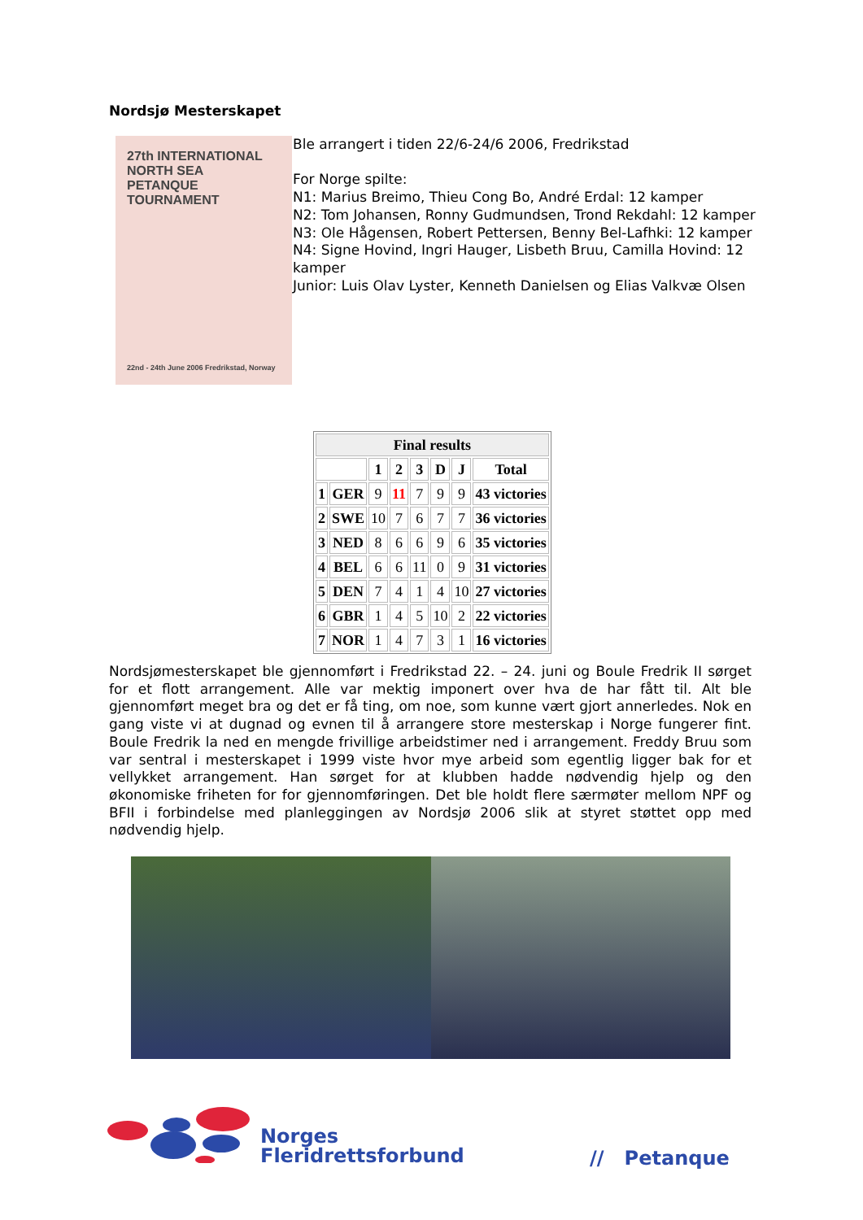Nordsjø Mesterskapet
27th INTERNATIONAL
NORTH SEA
PETANQUE
TOURNAMENT
22nd - 24th June 2006 Fredrikstad, Norway
Ble arrangert i tiden 22/6-24/6 2006, Fredrikstad
For Norge spilte:
N1: Marius Breimo, Thieu Cong Bo, André Erdal: 12 kamper
N2: Tom Johansen, Ronny Gudmundsen, Trond Rekdahl: 12 kamper
N3: Ole Hågensen, Robert Pettersen, Benny Bel-Lafhki: 12 kamper
N4: Signe Hovind, Ingri Hauger, Lisbeth Bruu, Camilla Hovind: 12 kamper
Junior: Luis Olav Lyster, Kenneth Danielsen og Elias Valkvæ Olsen
| Final results | | | | | | | |
| --- | --- | --- | --- | --- | --- | --- | --- |
| | | 1 | 2 | 3 | D | J | Total |
| 1 | GER | 9 | 11 | 7 | 9 | 9 | 43 victories |
| 2 | SWE | 10 | 7 | 6 | 7 | 7 | 36 victories |
| 3 | NED | 8 | 6 | 6 | 9 | 6 | 35 victories |
| 4 | BEL | 6 | 6 | 11 | 0 | 9 | 31 victories |
| 5 | DEN | 7 | 4 | 1 | 4 | 10 | 27 victories |
| 6 | GBR | 1 | 4 | 5 | 10 | 2 | 22 victories |
| 7 | NOR | 1 | 4 | 7 | 3 | 1 | 16 victories |
Nordsjømesterskapet ble gjennomført i Fredrikstad 22. – 24. juni og Boule Fredrik II sørget for et flott arrangement. Alle var mektig imponert over hva de har fått til. Alt ble gjennomført meget bra og det er få ting, om noe, som kunne vært gjort annerledes. Nok en gang viste vi at dugnad og evnen til å arrangere store mesterskap i Norge fungerer fint. Boule Fredrik la ned en mengde frivillige arbeidstimer ned i arrangement. Freddy Bruu som var sentral i mesterskapet i 1999 viste hvor mye arbeid som egentlig ligger bak for et vellykket arrangement. Han sørget for at klubben hadde nødvendig hjelp og den økonomiske friheten for for gjennomføringen. Det ble holdt flere særmøter mellom NPF og BFII i forbindelse med planleggingen av Nordsjø 2006 slik at styret støttet opp med nødvendig hjelp.
Norges
Fleridrettsforbund
// Petanque